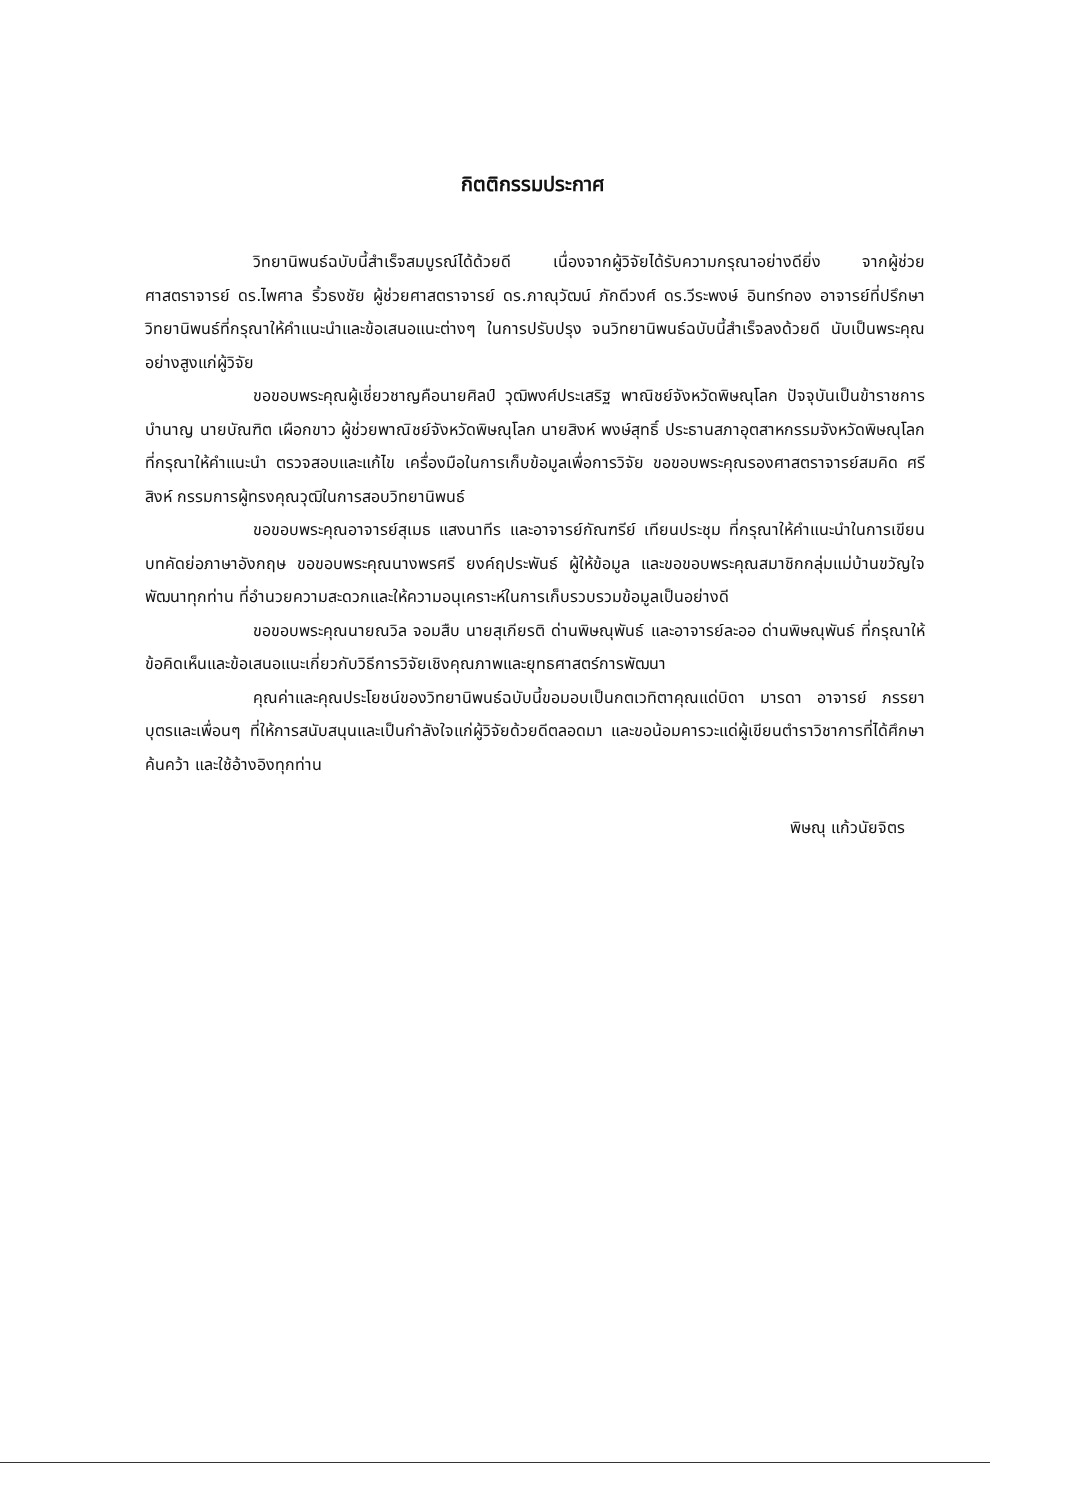กิตติกรรมประกาศ
วิทยานิพนธ์ฉบับนี้สำเร็จสมบูรณ์ได้ด้วยดี เนื่องจากผู้วิจัยได้รับความกรุณาอย่างดียิ่ง จากผู้ช่วยศาสตราจารย์ ดร.ไพศาล ริ้วธงชัย ผู้ช่วยศาสตราจารย์ ดร.ภาณุวัฒน์ ภักดีวงศ์ ดร.วีระพงษ์ อินทร์ทอง อาจารย์ที่ปรึกษาวิทยานิพนธ์ที่กรุณาให้คำแนะนำและข้อเสนอแนะต่างๆ ในการปรับปรุง จนวิทยานิพนธ์ฉบับนี้สำเร็จลงด้วยดี นับเป็นพระคุณอย่างสูงแก่ผู้วิจัย
ขอขอบพระคุณผู้เชี่ยวชาญคือนายศิลป์ วุฒิพงศ์ประเสริฐ พาณิชย์จังหวัดพิษณุโลก ปัจจุบันเป็นข้าราชการบำนาญ นายบัณฑิต เผือกขาว ผู้ช่วยพาณิชย์จังหวัดพิษณุโลก นายสิงห์ พงษ์สุทธิ์ ประธานสภาอุตสาหกรรมจังหวัดพิษณุโลก ที่กรุณาให้คำแนะนำ ตรวจสอบและแก้ไข เครื่องมือในการเก็บข้อมูลเพื่อการวิจัย ขอขอบพระคุณรองศาสตราจารย์สมคิด ศรีสิงห์ กรรมการผู้ทรงคุณวุฒิในการสอบวิทยานิพนธ์
ขอขอบพระคุณอาจารย์สุเมธ แสงนาทีร และอาจารย์กัณฑรีย์ เทียนประชุม ที่กรุณาให้คำแนะนำในการเขียนบทคัดย่อภาษาอังกฤษ ขอขอบพระคุณนางพรศรี ยงค์ฤประพันธ์ ผู้ให้ข้อมูล และขอขอบพระคุณสมาชิกกลุ่มแม่บ้านขวัญใจพัฒนาทุกท่าน ที่อำนวยความสะดวกและให้ความอนุเคราะห์ในการเก็บรวบรวมข้อมูลเป็นอย่างดี
ขอขอบพระคุณนายณวิล จอมสืบ นายสุเกียรติ ด่านพิษณุพันธ์ และอาจารย์ละออ ด่านพิษณุพันธ์ ที่กรุณาให้ข้อคิดเห็นและข้อเสนอแนะเกี่ยวกับวิธีการวิจัยเชิงคุณภาพและยุทธศาสตร์การพัฒนา
คุณค่าและคุณประโยชน์ของวิทยานิพนธ์ฉบับนี้ขอมอบเป็นกตเวทิตาคุณแด่บิดา มารดา อาจารย์ ภรรยา บุตรและเพื่อนๆ ที่ให้การสนับสนุนและเป็นกำลังใจแก่ผู้วิจัยด้วยดีตลอดมา และขอน้อมคารวะแด่ผู้เขียนตำราวิชาการที่ได้ศึกษาค้นคว้า และใช้อ้างอิงทุกท่าน
พิษณุ แก้วนัยจิตร